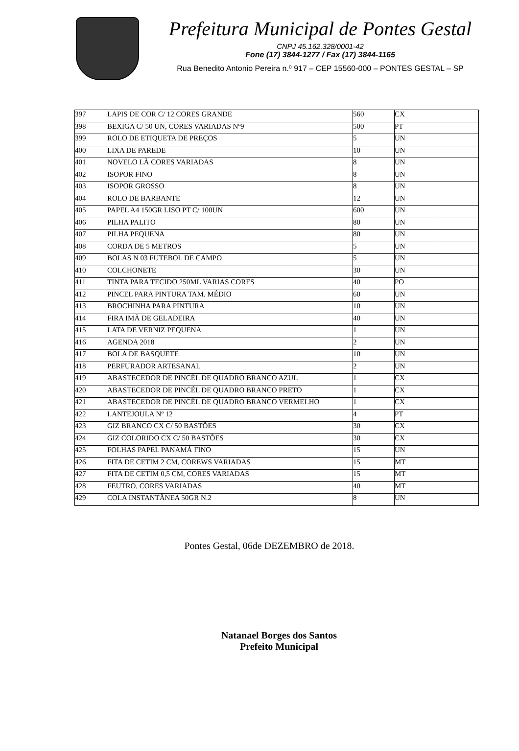Prefeitura Municipal de Pontes Gestal
CNPJ 45.162.328/0001-42
Fone (17) 3844-1277 / Fax (17) 3844-1165
Rua Benedito Antonio Pereira n.º 917 – CEP 15560-000 – PONTES GESTAL – SP
| 397 | LAPIS DE COR C/ 12 CORES GRANDE | 560 | CX | |
| 398 | BEXIGA C/ 50 UN, CORES VARIADAS Nº9 | 500 | PT | |
| 399 | ROLO DE ETIQUETA DE PREÇOS | 5 | UN | |
| 400 | LIXA DE PAREDE | 10 | UN | |
| 401 | NOVELO LÃ CORES VARIADAS | 8 | UN | |
| 402 | ISOPOR FINO | 8 | UN | |
| 403 | ISOPOR GROSSO | 8 | UN | |
| 404 | ROLO DE BARBANTE | 12 | UN | |
| 405 | PAPEL A4 150GR LISO PT C/ 100UN | 600 | UN | |
| 406 | PILHA PALITO | 80 | UN | |
| 407 | PILHA PEQUENA | 80 | UN | |
| 408 | CORDA DE 5 METROS | 5 | UN | |
| 409 | BOLAS N 03 FUTEBOL DE CAMPO | 5 | UN | |
| 410 | COLCHONETE | 30 | UN | |
| 411 | TINTA PARA TECIDO 250ML VARIAS CORES | 40 | PO | |
| 412 | PINCEL PARA PINTURA TAM. MÉDIO | 60 | UN | |
| 413 | BROCHINHA PARA PINTURA | 10 | UN | |
| 414 | FIRA IMÃ DE GELADEIRA | 40 | UN | |
| 415 | LATA DE VERNIZ PEQUENA | 1 | UN | |
| 416 | AGENDA 2018 | 2 | UN | |
| 417 | BOLA DE BASQUETE | 10 | UN | |
| 418 | PERFURADOR ARTESANAL | 2 | UN | |
| 419 | ABASTECEDOR DE PINCÉL DE QUADRO BRANCO AZUL | 1 | CX | |
| 420 | ABASTECEDOR DE PINCÉL DE QUADRO BRANCO PRETO | 1 | CX | |
| 421 | ABASTECEDOR DE PINCÉL DE QUADRO BRANCO VERMELHO | 1 | CX | |
| 422 | LANTEJOULA Nº 12 | 4 | PT | |
| 423 | GIZ BRANCO CX C/ 50 BASTÕES | 30 | CX | |
| 424 | GIZ COLORIDO CX C/ 50 BASTÕES | 30 | CX | |
| 425 | FOLHAS PAPEL PANAMÁ FINO | 15 | UN | |
| 426 | FITA DE CETIM 2 CM, COREWS VARIADAS | 15 | MT | |
| 427 | FITA DE CETIM 0,5 CM, CORES VARIADAS | 15 | MT | |
| 428 | FEUTRO, CORES VARIADAS | 40 | MT | |
| 429 | COLA INSTANTÂNEA 50GR N.2 | 8 | UN | |
Pontes Gestal, 06de DEZEMBRO de 2018.
Natanael Borges dos Santos
Prefeito Municipal